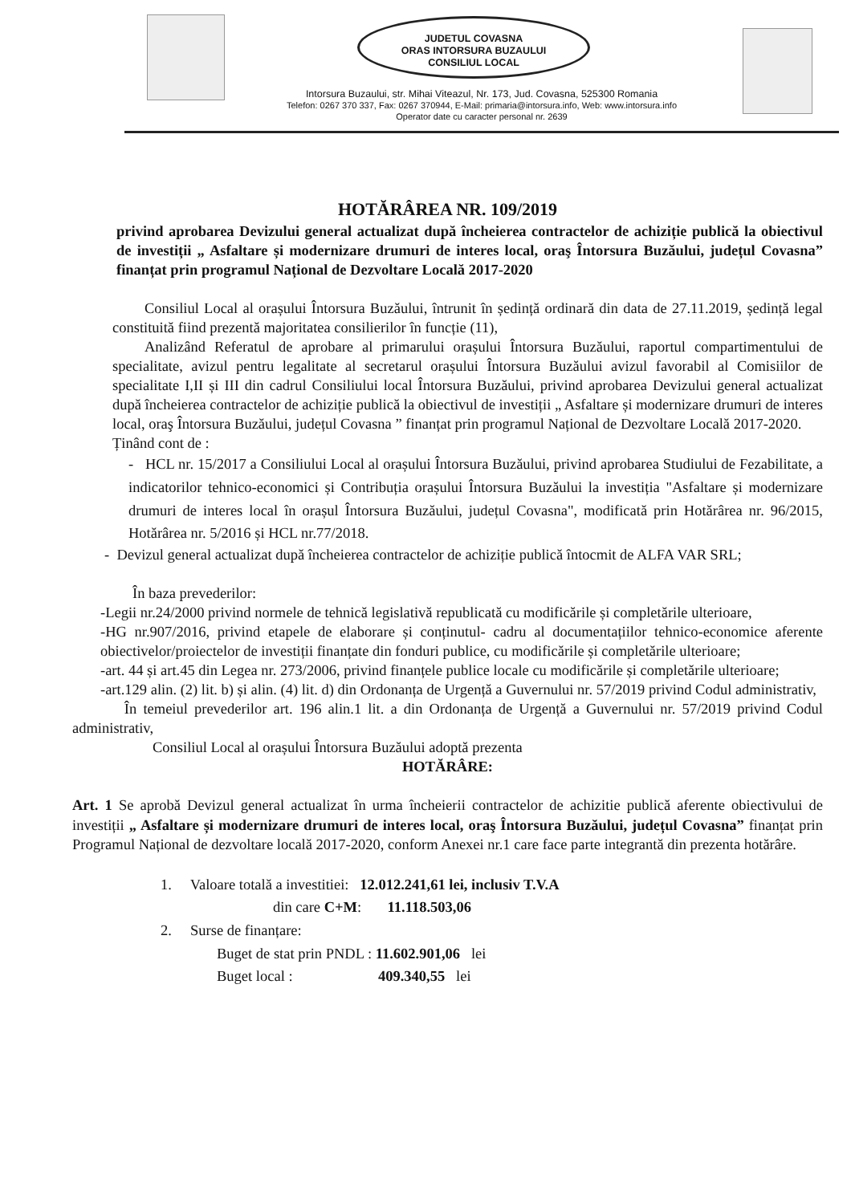JUDETUL COVASNA
ORAS INTORSURA BUZAULUI
CONSILIUL LOCAL
Intorsura Buzaului, str. Mihai Viteazul, Nr. 173, Jud. Covasna, 525300 Romania
Telefon: 0267 370 337, Fax: 0267 370944, E-Mail: primaria@intorsura.info, Web: www.intorsura.info
Operator date cu caracter personal nr. 2639
HOTĂRÂREA NR. 109/2019
privind aprobarea Devizului general actualizat după încheierea contractelor de achiziție publică la obiectivul de investiții „ Asfaltare și modernizare drumuri de interes local, oraş Întorsura Buzăului, județul Covasna” finanțat prin programul Național de Dezvoltare Locală 2017-2020
Consiliul Local al orașului Întorsura Buzăului, întrunit în ședință ordinară din data de 27.11.2019, ședință legal constituită fiind prezentă majoritatea consilierilor în funcție (11),
Analizând Referatul de aprobare al primarului orașului Întorsura Buzăului, raportul compartimentului de specialitate, avizul pentru legalitate al secretarul orașului Întorsura Buzăului avizul favorabil al Comisiilor de specialitate I,II și III din cadrul Consiliului local Întorsura Buzăului, privind aprobarea Devizului general actualizat după încheierea contractelor de achiziție publică la obiectivul de investiții „ Asfaltare și modernizare drumuri de interes local, oraş Întorsura Buzăului, județul Covasna ” finanțat prin programul Național de Dezvoltare Locală 2017-2020.
Ținând cont de :
- HCL nr. 15/2017 a Consiliului Local al orașului Întorsura Buzăului, privind aprobarea Studiului de Fezabilitate, a indicatorilor tehnico-economici și Contribuția orașului Întorsura Buzăului la investiția "Asfaltare și modernizare drumuri de interes local în orașul Întorsura Buzăului, județul Covasna", modificată prin Hotărârea nr. 96/2015, Hotărârea nr. 5/2016 și HCL nr.77/2018.
- Devizul general actualizat după încheierea contractelor de achiziție publică întocmit de ALFA VAR SRL;
În baza prevederilor:
-Legii nr.24/2000 privind normele de tehnică legislativă republicată cu modificările și completările ulterioare,
-HG nr.907/2016, privind etapele de elaborare și conținutul- cadru al documentațiilor tehnico-economice aferente obiectivelor/proiectelor de investiții finanțate din fonduri publice, cu modificările și completările ulterioare;
-art. 44 și art.45 din Legea nr. 273/2006, privind finanțele publice locale cu modificările și completările ulterioare;
-art.129 alin. (2) lit. b) și alin. (4) lit. d) din Ordonanța de Urgență a Guvernului nr. 57/2019 privind Codul administrativ,
În temeiul prevederilor art. 196 alin.1 lit. a din Ordonanța de Urgență a Guvernului nr. 57/2019 privind Codul administrativ,
Consiliul Local al orașului Întorsura Buzăului adoptă prezenta
HOTĂRÂRE:
Art. 1 Se aprobă Devizul general actualizat în urma încheierii contractelor de achizitie publică aferente obiectivului de investiții „ Asfaltare și modernizare drumuri de interes local, oraş Întorsura Buzăului, județul Covasna” finanțat prin Programul Național de dezvoltare locală 2017-2020, conform Anexei nr.1 care face parte integrantă din prezenta hotărâre.
1. Valoare totală a investitiei: 12.012.241,61 lei, inclusiv T.V.A
din care C+M: 11.118.503,06
2. Surse de finanțare:
Buget de stat prin PNDL : 11.602.901,06 lei
Buget local : 409.340,55 lei